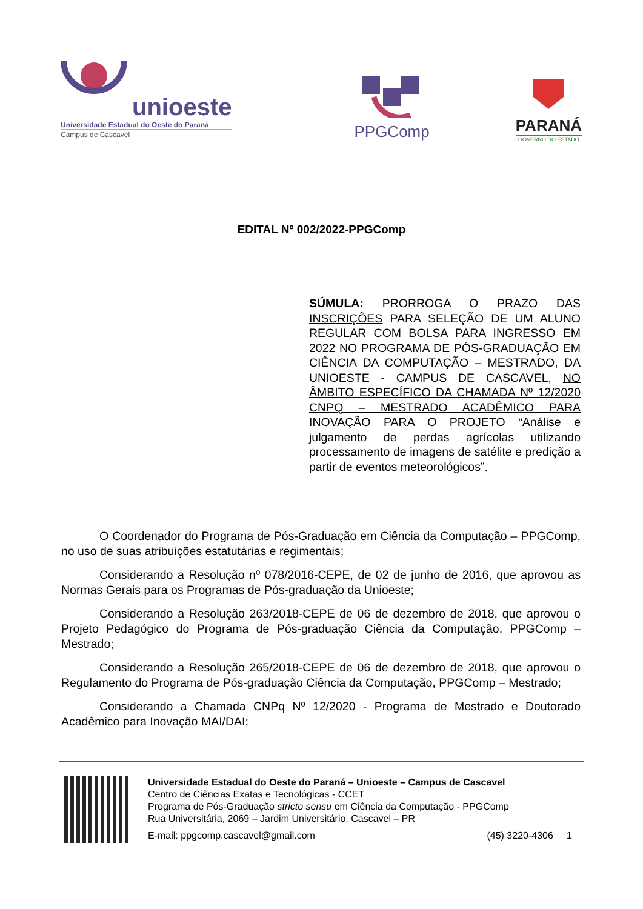unioeste
Universidade Estadual do Oeste do Paraná
Campus de Cascavel
PPGComp PARANÁ
GOVERNO DO ESTADO
EDITAL Nº 002/2022-PPGComp
SÚMULA: PRORROGA O PRAZO DAS INSCRIÇÕES PARA SELEÇÃO DE UM ALUNO REGULAR COM BOLSA PARA INGRESSO EM 2022 NO PROGRAMA DE PÓS-GRADUAÇÃO EM CIÊNCIA DA COMPUTAÇÃO – MESTRADO, DA UNIOESTE - CAMPUS DE CASCAVEL, NO ÂMBITO ESPECÍFICO DA CHAMADA Nº 12/2020 CNPQ – MESTRADO ACADÊMICO PARA INOVAÇÃO PARA O PROJETO “Análise e julgamento de perdas agrícolas utilizando processamento de imagens de satélite e predição a partir de eventos meteorológicos”.
O Coordenador do Programa de Pós-Graduação em Ciência da Computação – PPGComp, no uso de suas atribuições estatutárias e regimentais;
Considerando a Resolução nº 078/2016-CEPE, de 02 de junho de 2016, que aprovou as Normas Gerais para os Programas de Pós-graduação da Unioeste;
Considerando a Resolução 263/2018-CEPE de 06 de dezembro de 2018, que aprovou o Projeto Pedagógico do Programa de Pós-graduação Ciência da Computação, PPGComp – Mestrado;
Considerando a Resolução 265/2018-CEPE de 06 de dezembro de 2018, que aprovou o Regulamento do Programa de Pós-graduação Ciência da Computação, PPGComp – Mestrado;
Considerando a Chamada CNPq Nº 12/2020 - Programa de Mestrado e Doutorado Acadêmico para Inovação MAI/DAI;
Universidade Estadual do Oeste do Paraná – Unioeste – Campus de Cascavel
Centro de Ciências Exatas e Tecnológicas - CCET
Programa de Pós-Graduação stricto sensu em Ciência da Computação - PPGComp
Rua Universitária, 2069 – Jardim Universitário, Cascavel – PR
E-mail: ppgcomp.cascavel@gmail.com (45) 3220-4306 1